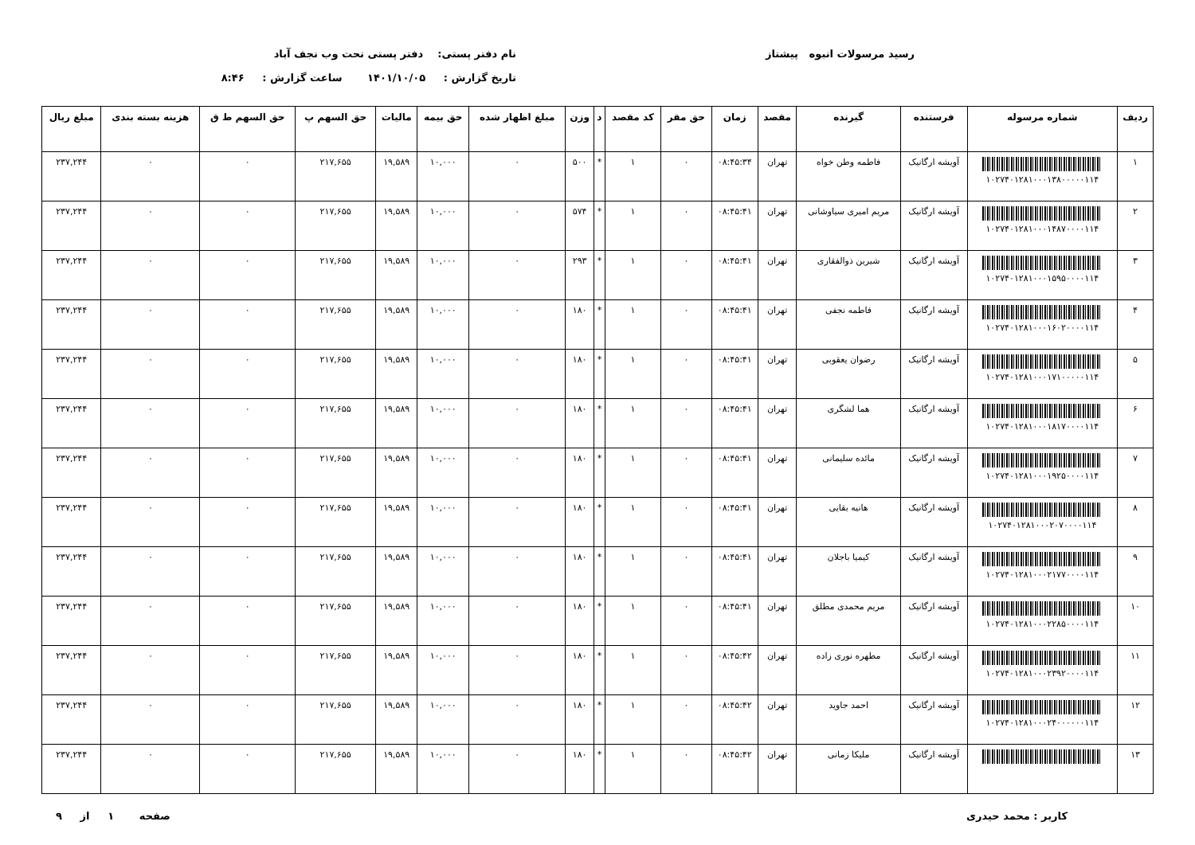رسید مرسولات انبوه پیشتاز نام دفتر پستی: دفتر پستی تحت وب نجف آباد
تاریخ گزارش : ۱۴۰۱/۱۰/۰۵ ساعت گزارش : ۸:۴۶
| ردیف | شماره مرسوله | فرستنده | گیرنده | مقصد | زمان | حق مقر | کد مقصد | د | وزن | مبلغ اظهار شده | حق بیمه | مالیات | حق السهم پ | حق السهم ط ق | هزینه بسته بندی | مبلغ ریال |
| --- | --- | --- | --- | --- | --- | --- | --- | --- | --- | --- | --- | --- | --- | --- | --- | --- |
| ۱ | ۱۰۲۷۴۰۱۲۸۱۰۰۰۱۳۸۰۰۰۰۰۱۱۴ | آویشه ارگانیک | فاطمه وطن خواه | تهران | ۰۸:۴۵:۳۴ | ۰ | ۱ | * | ۵۰۰ | ۰ | ۱۰,۰۰۰ | ۱۹,۵۸۹ | ۲۱۷,۶۵۵ | ۰ | ۰ | ۲۳۷,۲۴۴ |
| ۲ | ۱۰۲۷۴۰۱۲۸۱۰۰۰۱۴۸۷۰۰۰۰۱۱۴ | آویشه ارگانیک | مریم امیری سیاوشانی | تهران | ۰۸:۴۵:۴۱ | ۰ | ۱ | * | ۵۷۴ | ۰ | ۱۰,۰۰۰ | ۱۹,۵۸۹ | ۲۱۷,۶۵۵ | ۰ | ۰ | ۲۳۷,۲۴۴ |
| ۳ | ۱۰۲۷۴۰۱۲۸۱۰۰۰۱۵۹۵۰۰۰۰۱۱۴ | آویشه ارگانیک | شیرین ذوالفقاری | تهران | ۰۸:۴۵:۴۱ | ۰ | ۱ | * | ۲۹۳ | ۰ | ۱۰,۰۰۰ | ۱۹,۵۸۹ | ۲۱۷,۶۵۵ | ۰ | ۰ | ۲۳۷,۲۴۴ |
| ۴ | ۱۰۲۷۴۰۱۲۸۱۰۰۰۱۶۰۲۰۰۰۰۱۱۴ | آویشه ارگانیک | فاطمه نجفی | تهران | ۰۸:۴۵:۴۱ | ۰ | ۱ | * | ۱۸۰ | ۰ | ۱۰,۰۰۰ | ۱۹,۵۸۹ | ۲۱۷,۶۵۵ | ۰ | ۰ | ۲۳۷,۲۴۴ |
| ۵ | ۱۰۲۷۴۰۱۲۸۱۰۰۰۱۷۱۰۰۰۰۰۱۱۴ | آویشه ارگانیک | رضوان یعقوبی | تهران | ۰۸:۴۵:۴۱ | ۰ | ۱ | * | ۱۸۰ | ۰ | ۱۰,۰۰۰ | ۱۹,۵۸۹ | ۲۱۷,۶۵۵ | ۰ | ۰ | ۲۳۷,۲۴۴ |
| ۶ | ۱۰۲۷۴۰۱۲۸۱۰۰۰۱۸۱۷۰۰۰۰۱۱۴ | آویشه ارگانیک | هما لشگری | تهران | ۰۸:۴۵:۴۱ | ۰ | ۱ | * | ۱۸۰ | ۰ | ۱۰,۰۰۰ | ۱۹,۵۸۹ | ۲۱۷,۶۵۵ | ۰ | ۰ | ۲۳۷,۲۴۴ |
| ۷ | ۱۰۲۷۴۰۱۲۸۱۰۰۰۱۹۲۵۰۰۰۰۱۱۴ | آویشه ارگانیک | مائده سلیمانی | تهران | ۰۸:۴۵:۴۱ | ۰ | ۱ | * | ۱۸۰ | ۰ | ۱۰,۰۰۰ | ۱۹,۵۸۹ | ۲۱۷,۶۵۵ | ۰ | ۰ | ۲۳۷,۲۴۴ |
| ۸ | ۱۰۲۷۴۰۱۲۸۱۰۰۰۲۰۷۰۰۰۰۱۱۴ | آویشه ارگانیک | هانیه بقایی | تهران | ۰۸:۴۵:۴۱ | ۰ | ۱ | * | ۱۸۰ | ۰ | ۱۰,۰۰۰ | ۱۹,۵۸۹ | ۲۱۷,۶۵۵ | ۰ | ۰ | ۲۳۷,۲۴۴ |
| ۹ | ۱۰۲۷۴۰۱۲۸۱۰۰۰۲۱۷۷۰۰۰۰۱۱۴ | آویشه ارگانیک | کیمیا باجلان | تهران | ۰۸:۴۵:۴۱ | ۰ | ۱ | * | ۱۸۰ | ۰ | ۱۰,۰۰۰ | ۱۹,۵۸۹ | ۲۱۷,۶۵۵ | ۰ | ۰ | ۲۳۷,۲۴۴ |
| ۱۰ | ۱۰۲۷۴۰۱۲۸۱۰۰۰۲۲۸۵۰۰۰۰۱۱۴ | آویشه ارگانیک | مریم محمدی مطلق | تهران | ۰۸:۴۵:۴۱ | ۰ | ۱ | * | ۱۸۰ | ۰ | ۱۰,۰۰۰ | ۱۹,۵۸۹ | ۲۱۷,۶۵۵ | ۰ | ۰ | ۲۳۷,۲۴۴ |
| ۱۱ | ۱۰۲۷۴۰۱۲۸۱۰۰۰۲۳۹۲۰۰۰۰۱۱۴ | آویشه ارگانیک | مطهره نوری زاده | تهران | ۰۸:۴۵:۴۲ | ۰ | ۱ | * | ۱۸۰ | ۰ | ۱۰,۰۰۰ | ۱۹,۵۸۹ | ۲۱۷,۶۵۵ | ۰ | ۰ | ۲۳۷,۲۴۴ |
| ۱۲ | ۱۰۲۷۴۰۱۲۸۱۰۰۰۲۴۰۰۰۰۰۰۱۱۴ | آویشه ارگانیک | احمد جاوید | تهران | ۰۸:۴۵:۴۲ | ۰ | ۱ | * | ۱۸۰ | ۰ | ۱۰,۰۰۰ | ۱۹,۵۸۹ | ۲۱۷,۶۵۵ | ۰ | ۰ | ۲۳۷,۲۴۴ |
| ۱۳ | | آویشه ارگانیک | ملیکا زمانی | تهران | ۰۸:۴۵:۴۲ | ۰ | ۱ | * | ۱۸۰ | ۰ | ۱۰,۰۰۰ | ۱۹,۵۸۹ | ۲۱۷,۶۵۵ | ۰ | ۰ | ۲۳۷,۲۴۴ |
کاربر : محمد حیدری صفحه ۱ از ۹